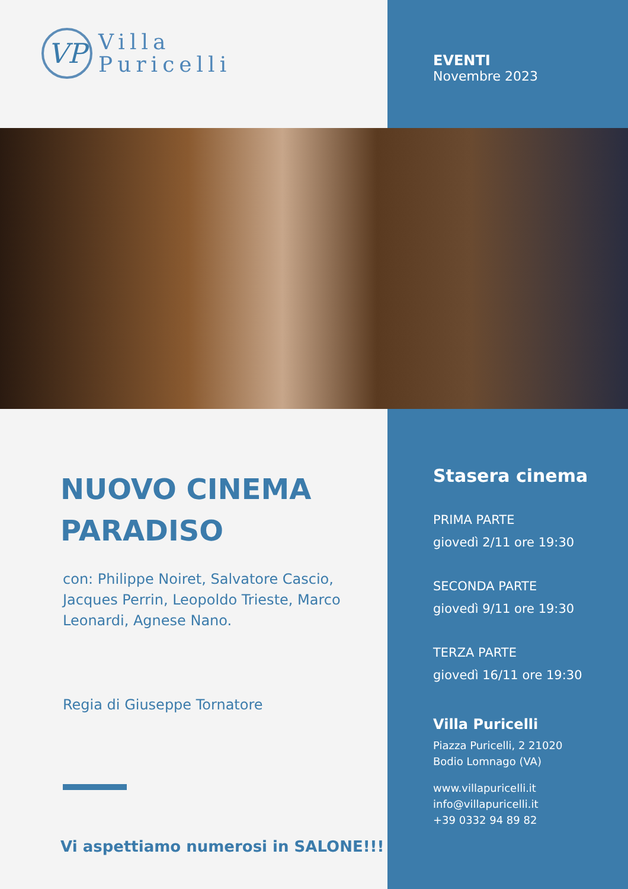VP
Villa
Puricelli
EVENTI
Novembre 2023
NUOVO CINEMA
PARADISO
con: Philippe Noiret, Salvatore Cascio, Jacques Perrin, Leopoldo Trieste, Marco Leonardi, Agnese Nano.
Regia di Giuseppe Tornatore
Vi aspettiamo numerosi in SALONE!!!
Stasera cinema
PRIMA PARTE
giovedì 2/11 ore 19:30
SECONDA PARTE
giovedì 9/11 ore 19:30
TERZA PARTE
giovedì 16/11 ore 19:30
Villa Puricelli
Piazza Puricelli, 2 21020
Bodio Lomnago (VA)
www.villapuricelli.it
info@villapuricelli.it
+39 0332 94 89 82